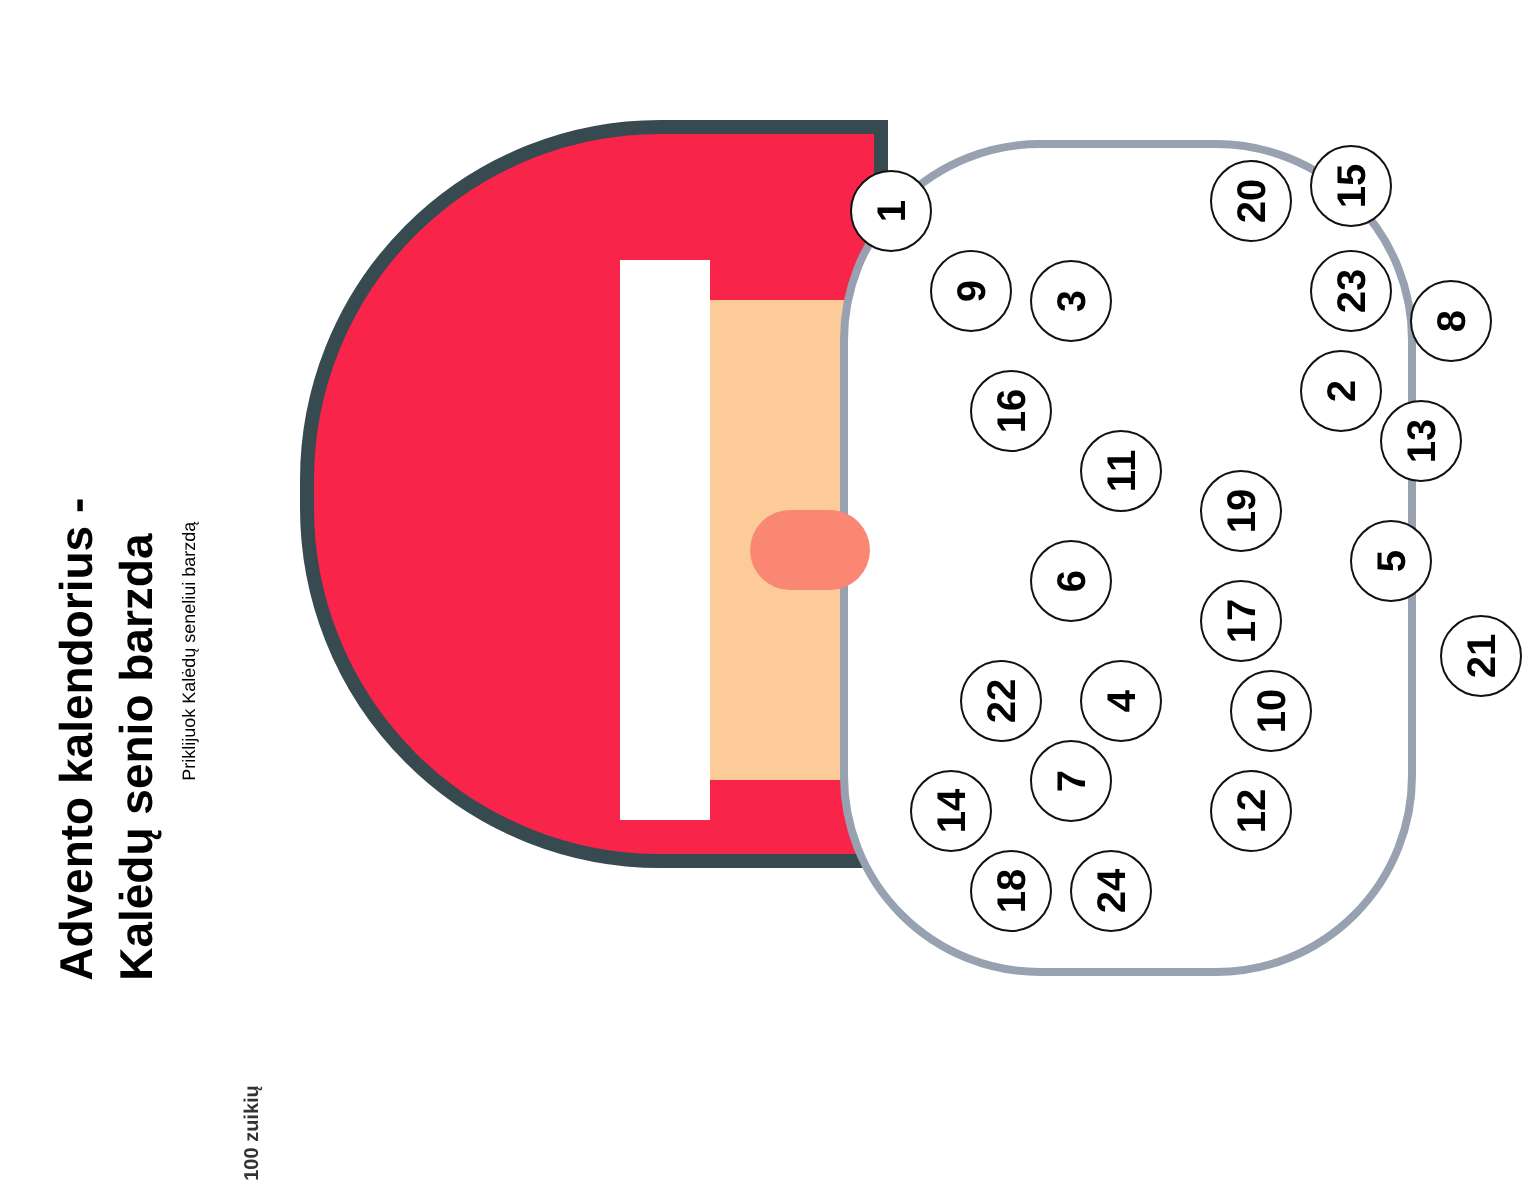Advento kalendorius -
Kalėdų senio barzda
Priklijuok Kalėdų seneliui barzdą
100 zuikių
1
2
3
4
5
6
7
8
9
10
11
12
13
14
15
16
17
18
19
20
21
22
23
24